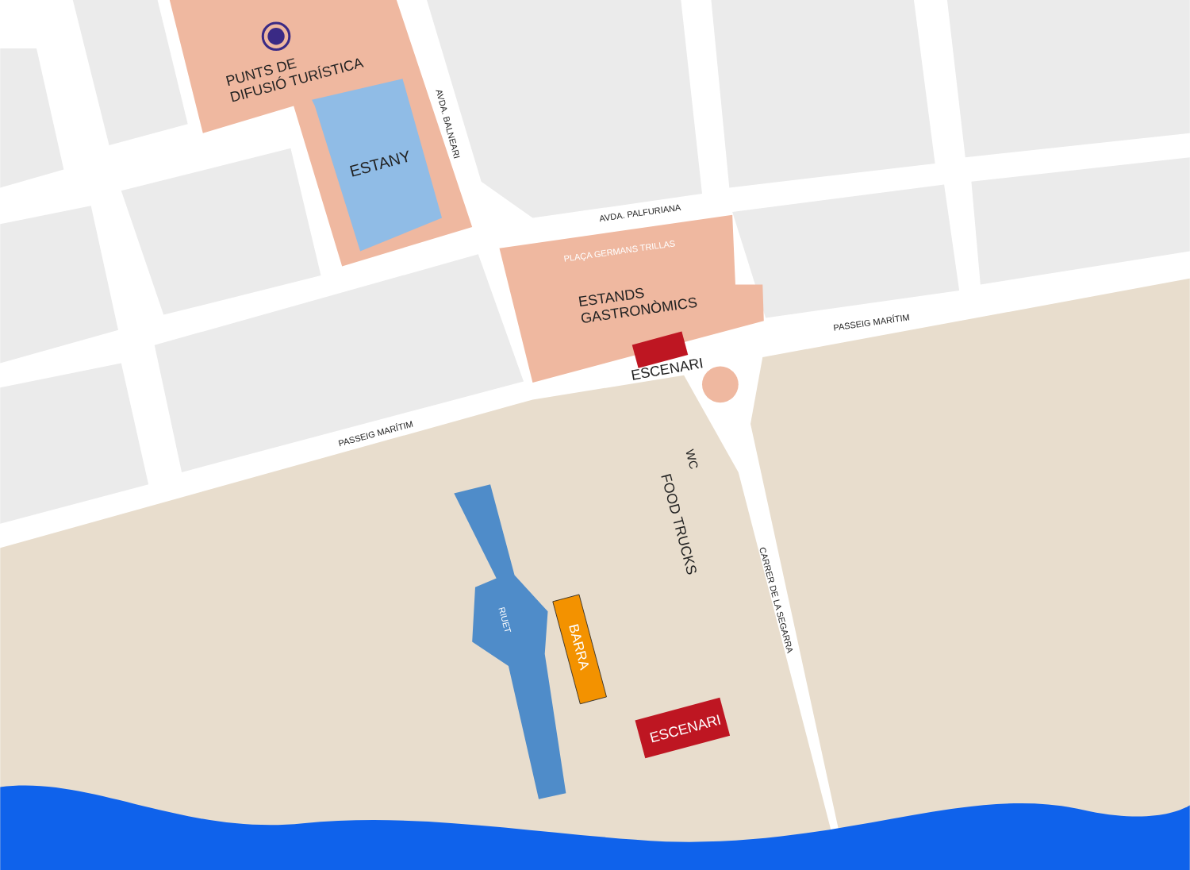PUNTS DE
DIFUSIÓ TURÍSTICA
ESTANY
AVDA. BALNEARI
AVDA. PALFURIANA
PLAÇA GERMANS TRILLAS
ESTANDS
GASTRONÒMICS
ESCENARI
PASSEIG MARÍTIM
PASSEIG MARÍTIM
WC
FOOD TRUCKS
CARRER DE LA SEGARRA
RIUET
BARRA
ESCENARI